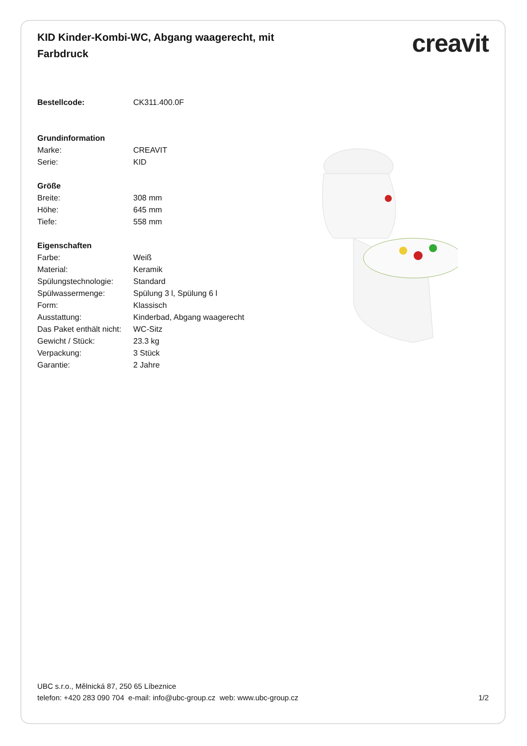KID Kinder-Kombi-WC, Abgang waagerecht, mit Farbdruck
creavit
| Bestellcode: | CK311.400.0F |
| Grundinformation | |
| Marke: | CREAVIT |
| Serie: | KID |
| Größe | |
| Breite: | 308 mm |
| Höhe: | 645 mm |
| Tiefe: | 558 mm |
| Eigenschaften | |
| Farbe: | Weiß |
| Material: | Keramik |
| Spülungstechnologie: | Standard |
| Spülwassermenge: | Spülung 3 l, Spülung 6 l |
| Form: | Klassisch |
| Ausstattung: | Kinderbad, Abgang waagerecht |
| Das Paket enthält nicht: | WC-Sitz |
| Gewicht / Stück: | 23.3 kg |
| Verpackung: | 3 Stück |
| Garantie: | 2 Jahre |
UBC s.r.o., Mělnická 87, 250 65 Líbeznice
telefon: +420 283 090 704 e-mail: info@ubc-group.cz web: www.ubc-group.cz
1/2